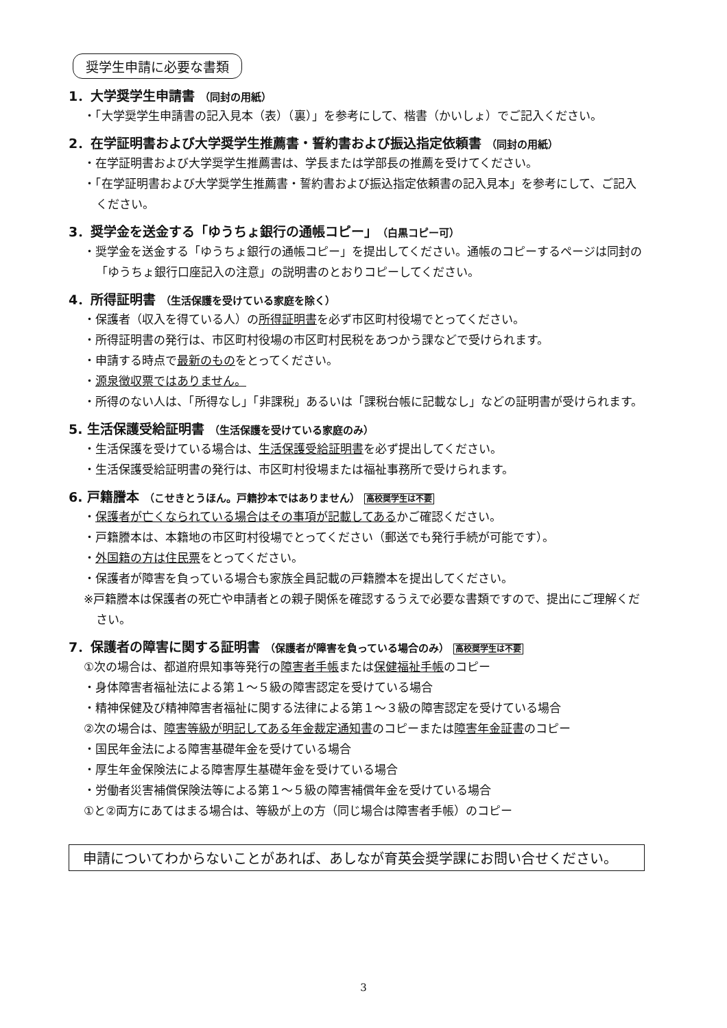奨学生申請に必要な書類
1．大学奨学生申請書 （同封の用紙）
・「大学奨学生申請書の記入見本（表）（裏）」を参考にして、楷書（かいしょ）でご記入ください。
2．在学証明書および大学奨学生推薦書・誓約書および振込指定依頼書 （同封の用紙）
・在学証明書および大学奨学生推薦書は、学長または学部長の推薦を受けてください。
・「在学証明書および大学奨学生推薦書・誓約書および振込指定依頼書の記入見本」を参考にして、ご記入ください。
3．奨学金を送金する「ゆうちょ銀行の通帳コピー」（白黒コピー可）
・奨学金を送金する「ゆうちょ銀行の通帳コピー」を提出してください。通帳のコピーするページは同封の「ゆうちょ銀行口座記入の注意」の説明書のとおりコピーしてください。
4．所得証明書 （生活保護を受けている家庭を除く）
・保護者（収入を得ている人）の所得証明書を必ず市区町村役場でとってください。
・所得証明書の発行は、市区町村役場の市区町村民税をあつかう課などで受けられます。
・申請する時点で最新のものをとってください。
・源泉徴収票ではありません。
・所得のない人は、「所得なし」「非課税」あるいは「課税台帳に記載なし」などの証明書が受けられます。
5. 生活保護受給証明書 （生活保護を受けている家庭のみ）
・生活保護を受けている場合は、生活保護受給証明書を必ず提出してください。
・生活保護受給証明書の発行は、市区町村役場または福祉事務所で受けられます。
6. 戸籍謄本 （こせきとうほん。戸籍抄本ではありません） 高校奨学生は不要
・保護者が亡くなられている場合はその事項が記載してあるかご確認ください。
・戸籍謄本は、本籍地の市区町村役場でとってください（郵送でも発行手続が可能です）。
・外国籍の方は住民票をとってください。
・保護者が障害を負っている場合も家族全員記載の戸籍謄本を提出してください。
※戸籍謄本は保護者の死亡や申請者との親子関係を確認するうえで必要な書類ですので、提出にご理解ください。
7．保護者の障害に関する証明書 （保護者が障害を負っている場合のみ） 高校奨学生は不要
①次の場合は、都道府県知事等発行の障害者手帳または保健福祉手帳のコピー
・身体障害者福祉法による第１～５級の障害認定を受けている場合
・精神保健及び精神障害者福祉に関する法律による第１～３級の障害認定を受けている場合
②次の場合は、障害等級が明記してある年金裁定通知書のコピーまたは障害年金証書のコピー
・国民年金法による障害基礎年金を受けている場合
・厚生年金保険法による障害厚生基礎年金を受けている場合
・労働者災害補償保険法等による第１～５級の障害補償年金を受けている場合
①と②両方にあてはまる場合は、等級が上の方（同じ場合は障害者手帳）のコピー
申請についてわからないことがあれば、あしなが育英会奨学課にお問い合せください。
3